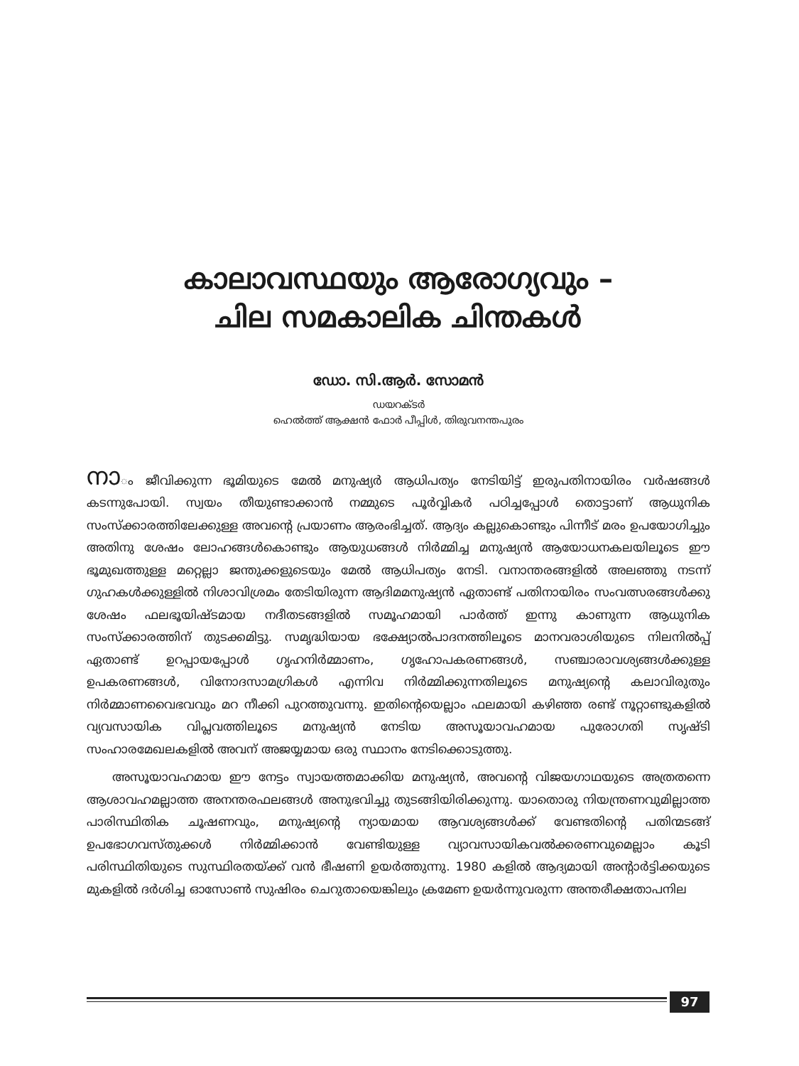കാലാവസ്ഥയും ആരോഗ്യവും –
ചില സമകാലിക ചിന്തകൾ
ഡോ. സി.ആർ. സോമൻ
ഡയറക്ടർ
ഹെൽത്ത് ആക്ഷൻ ഫോർ പീപ്പിൾ, തിരുവനന്തപുരം
നാം ജീവിക്കുന്ന ഭൂമിയുടെ മേൽ മനുഷ്യർ ആധിപത്യം നേടിയിട്ട് ഇരുപതിനായിരം വർഷങ്ങൾ കടന്നുപോയി. സ്വയം തീയുണ്ടാക്കാൻ നമ്മുടെ പൂർവ്വികർ പഠിച്ചപ്പോൾ തൊട്ടാണ് ആധുനിക സംസ്ക്കാരത്തിലേക്കുള്ള അവന്റെ പ്രയാണം ആരംഭിച്ചത്. ആദ്യം കല്ലുകൊണ്ടും പിന്നീട് മരം ഉപയോഗിച്ചും അതിനു ശേഷം ലോഹങ്ങൾകൊണ്ടും ആയുധങ്ങൾ നിർമ്മിച്ച മനുഷ്യൻ ആയോധനകലയിലൂടെ ഈ ഭൂമുഖത്തുള്ള മറ്റെല്ലാ ജന്തുക്കളുടെയും മേൽ ആധിപത്യം നേടി. വനാന്തരങ്ങളിൽ അലഞ്ഞു നടന്ന് ഗുഹകൾക്കുള്ളിൽ നിശാവിശ്രമം തേടിയിരുന്ന ആദിമമനുഷ്യൻ ഏതാണ്ട് പതിനായിരം സംവത്സരങ്ങൾക്കു ശേഷം ഫലഭൂയിഷ്ടമായ നദീതടങ്ങളിൽ സമൂഹമായി പാർത്ത് ഇന്നു കാണുന്ന ആധുനിക സംസ്ക്കാരത്തിന് തുടക്കമിട്ടു. സമൃദ്ധിയായ ഭക്ഷ്യോൽപാദനത്തിലൂടെ മാനവരാശിയുടെ നിലനിൽപ്പ് ഏതാണ്ട് ഉറപ്പായപ്പോൾ ഗൃഹനിർമ്മാണം, ഗൃഹോപകരണങ്ങൾ, സഞ്ചാരാവശ്യങ്ങൾക്കുള്ള ഉപകരണങ്ങൾ, വിനോദസാമഗ്രികൾ എന്നിവ നിർമ്മിക്കുന്നതിലൂടെ മനുഷ്യന്റെ കലാവിരുതും നിർമ്മാണവൈഭവവും മറ നീക്കി പുറത്തുവന്നു. ഇതിന്റെയെല്ലാം ഫലമായി കഴിഞ്ഞ രണ്ട് നൂറ്റാണ്ടുകളിൽ വ്യവസായിക വിപ്ലവത്തിലൂടെ മനുഷ്യൻ നേടിയ അസൂയാവഹമായ പുരോഗതി സൃഷ്ടി സംഹാരമേഖലകളിൽ അവന് അജയ്യമായ ഒരു സ്ഥാനം നേടിക്കൊടുത്തു.
അസൂയാവഹമായ ഈ നേട്ടം സ്വായത്തമാക്കിയ മനുഷ്യൻ, അവന്റെ വിജയഗാഥയുടെ അത്രതന്നെ ആശാവഹമല്ലാത്ത അനന്തരഫലങ്ങൾ അനുഭവിച്ചു തുടങ്ങിയിരിക്കുന്നു. യാതൊരു നിയന്ത്രണവുമില്ലാത്ത പാരിസ്ഥിതിക ചൂഷണവും, മനുഷ്യന്റെ ന്യായമായ ആവശ്യങ്ങൾക്ക് വേണ്ടതിന്റെ പതിന്മടങ്ങ് ഉപഭോഗവസ്തുക്കൾ നിർമ്മിക്കാൻ വേണ്ടിയുള്ള വ്യാവസായികവൽക്കരണവുമെല്ലാം കൂടി പരിസ്ഥിതിയുടെ സുസ്ഥിരതയ്ക്ക് വൻ ഭീഷണി ഉയർത്തുന്നു. 1980 കളിൽ ആദ്യമായി അന്റാർട്ടിക്കയുടെ മുകളിൽ ദർശിച്ച ഓസോൺ സുഷിരം ചെറുതായെങ്കിലും ക്രമേണ ഉയർന്നുവരുന്ന അന്തരീക്ഷതാപനില
97